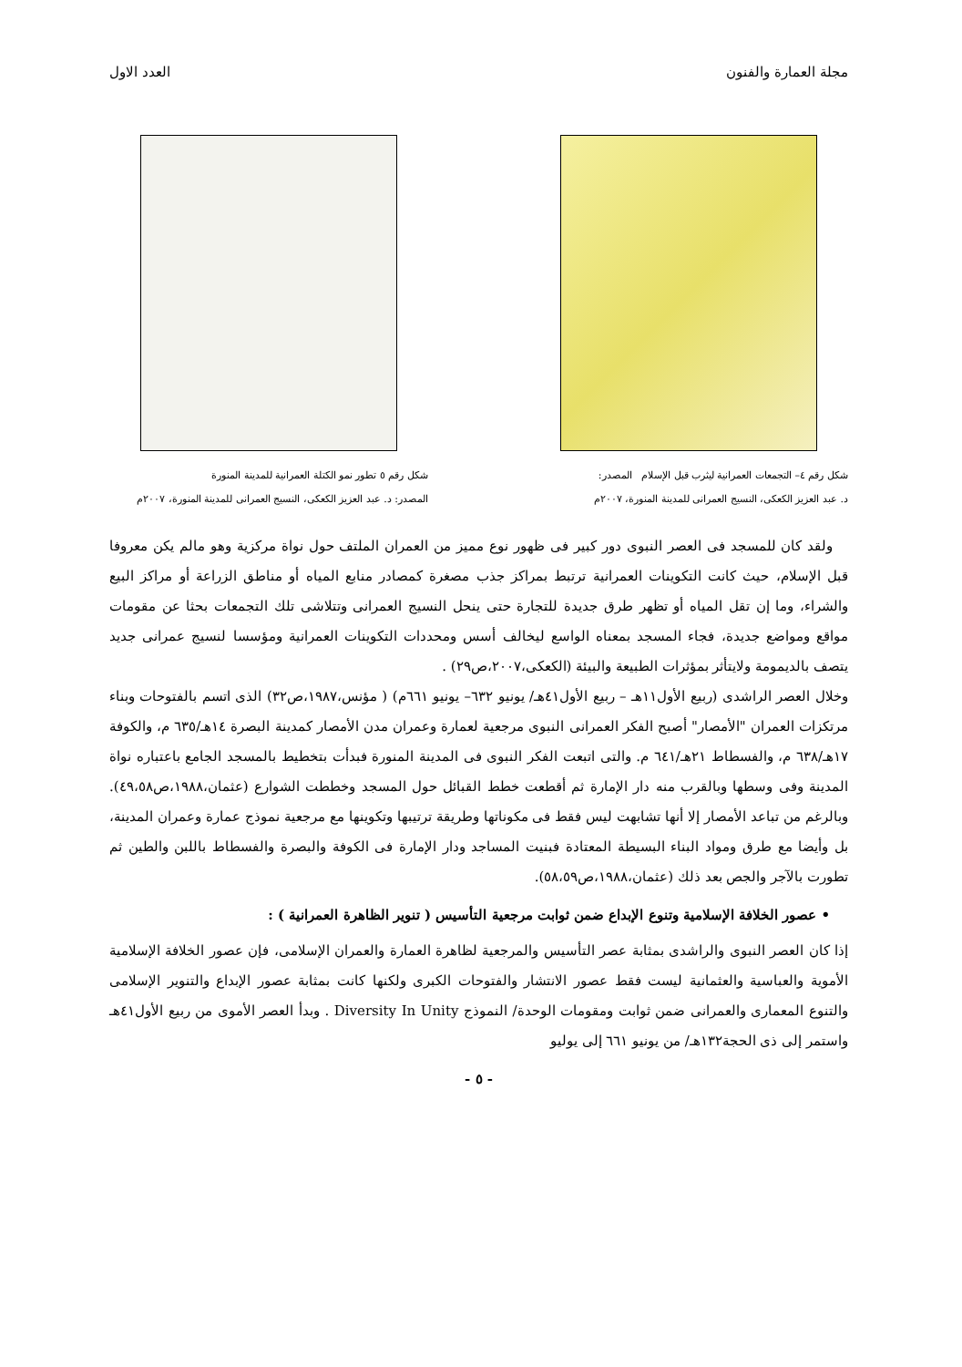مجلة العمارة والفنون العدد الاول
شكل رقم ٤– التجمعات العمرانية ليثرب قبل الإسلام المصدر:
د. عبد العزيز الكعكى، النسيج العمرانى للمدينة المنورة، ٢٠٠٧م
شكل رقم ٥ تطور نمو الكتلة العمرانية للمدينة المنورة
المصدر: د. عبد العزيز الكعكى، النسيج العمرانى للمدينة المنورة، ٢٠٠٧م
ولقد كان للمسجد فى العصر النبوى دور كبير فى ظهور نوع مميز من العمران الملتف حول نواة مركزية وهو مالم يكن معروفا قبل الإسلام، حيث كانت التكوينات العمرانية ترتبط بمراكز جذب مصغرة كمصادر منابع المياه أو مناطق الزراعة أو مراكز البيع والشراء، وما إن تقل المياه أو تظهر طرق جديدة للتجارة حتى ينحل النسيج العمرانى وتتلاشى تلك التجمعات بحثا عن مقومات مواقع ومواضع جديدة، فجاء المسجد بمعناه الواسع ليخالف أسس ومحددات التكوينات العمرانية ومؤسسا لنسيج عمرانى جديد يتصف بالديمومة ولايتأثر بمؤثرات الطبيعة والبيئة (الكعكى،٢٠٠٧،ص٢٩) .
وخلال العصر الراشدى (ربيع الأول١١هـ – ربيع الأول٤١هـ/ يونيو ٦٣٢– يونيو ٦٦١م) ( مؤنس،١٩٨٧،ص٣٢) الذى اتسم بالفتوحات وبناء مرتكزات العمران "الأمصار" أصبح الفكر العمرانى النبوى مرجعية لعمارة وعمران مدن الأمصار كمدينة البصرة ١٤هـ/٦٣٥ م، والكوفة ١٧هـ/٦٣٨ م، والفسطاط ٢١هـ/٦٤١ م. والتى اتبعت الفكر النبوى فى المدينة المنورة فبدأت بتخطيط بالمسجد الجامع باعتباره نواة المدينة وفى وسطها وبالقرب منه دار الإمارة ثم أقطعت خطط القبائل حول المسجد وخططت الشوارع (عثمان،١٩٨٨،ص٤٩،٥٨). وبالرغم من تباعد الأمصار إلا أنها تشابهت ليس فقط فى مكوناتها وطريقة ترتيبها وتكوينها مع مرجعية نموذج عمارة وعمران المدينة، بل وأيضا مع طرق ومواد البناء البسيطة المعتادة فبنيت المساجد ودار الإمارة فى الكوفة والبصرة والفسطاط باللبن والطين ثم تطورت بالآجر والجص بعد ذلك (عثمان،١٩٨٨،ص٥٨،٥٩).
• عصور الخلافة الإسلامية وتنوع الإبداع ضمن ثوابت مرجعية التأسيس ( تنوير الظاهرة العمرانية ) :
إذا كان العصر النبوى والراشدى بمثابة عصر التأسيس والمرجعية لظاهرة العمارة والعمران الإسلامى، فإن عصور الخلافة الإسلامية الأموية والعباسية والعثمانية ليست فقط عصور الانتشار والفتوحات الكبرى ولكنها كانت بمثابة عصور الإبداع والتنوير الإسلامى والتنوع المعمارى والعمرانى ضمن ثوابت ومقومات الوحدة/ النموذج Diversity In Unity . وبدأ العصر الأموى من ربيع الأول٤١هـ واستمر إلى ذى الحجة١٣٢هـ/ من يونيو ٦٦١ إلى يوليو
- ٥ -